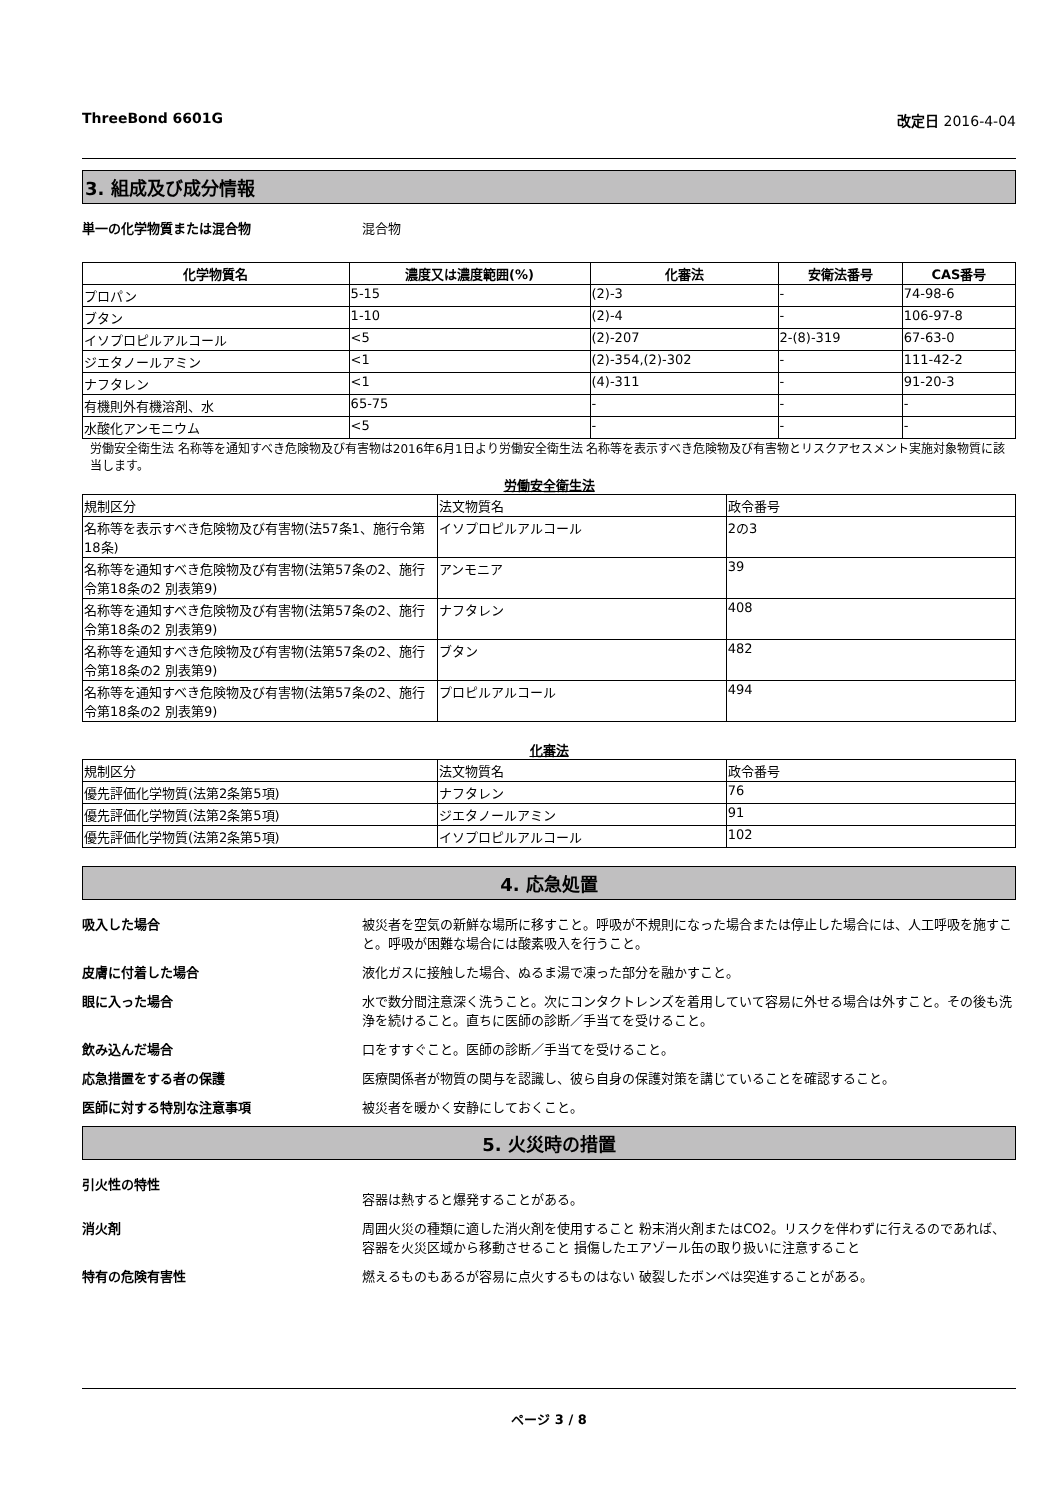ThreeBond 6601G 改定日 2016-4-04
3. 組成及び成分情報
単一の化学物質または混合物 混合物
| 化学物質名 | 濃度又は濃度範囲(%) | 化審法 | 安衛法番号 | CAS番号 |
| --- | --- | --- | --- | --- |
| プロパン | 5-15 | (2)-3 | - | 74-98-6 |
| ブタン | 1-10 | (2)-4 | - | 106-97-8 |
| イソプロピルアルコール | <5 | (2)-207 | 2-(8)-319 | 67-63-0 |
| ジエタノールアミン | <1 | (2)-354,(2)-302 | - | 111-42-2 |
| ナフタレン | <1 | (4)-311 | - | 91-20-3 |
| 有機則外有機溶剤、水 | 65-75 | - | - | - |
| 水酸化アンモニウム | <5 | - | - | - |
労働安全衛生法 名称等を通知すべき危険物及び有害物は2016年6月1日より労働安全衛生法 名称等を表示すべき危険物及び有害物とリスクアセスメント実施対象物質に該当します。
労働安全衛生法
| 規制区分 | 法文物質名 | 政令番号 |
| 名称等を表示すべき危険物及び有害物(法57条1、施行令第18条) | イソプロピルアルコール | 2の3 |
| 名称等を通知すべき危険物及び有害物(法第57条の2、施行令第18条の2 別表第9) | アンモニア | 39 |
| 名称等を通知すべき危険物及び有害物(法第57条の2、施行令第18条の2 別表第9) | ナフタレン | 408 |
| 名称等を通知すべき危険物及び有害物(法第57条の2、施行令第18条の2 別表第9) | ブタン | 482 |
| 名称等を通知すべき危険物及び有害物(法第57条の2、施行令第18条の2 別表第9) | プロピルアルコール | 494 |
化審法
| 規制区分 | 法文物質名 | 政令番号 |
| 優先評価化学物質(法第2条第5項) | ナフタレン | 76 |
| 優先評価化学物質(法第2条第5項) | ジエタノールアミン | 91 |
| 優先評価化学物質(法第2条第5項) | イソプロピルアルコール | 102 |
4. 応急処置
吸入した場合 被災者を空気の新鮮な場所に移すこと。呼吸が不規則になった場合または停止した場合には、人工呼吸を施すこと。呼吸が困難な場合には酸素吸入を行うこと。
皮膚に付着した場合 液化ガスに接触した場合、ぬるま湯で凍った部分を融かすこと。
眼に入った場合 水で数分間注意深く洗うこと。次にコンタクトレンズを着用していて容易に外せる場合は外すこと。その後も洗浄を続けること。直ちに医師の診断／手当てを受けること。
飲み込んだ場合 口をすすぐこと。医師の診断／手当てを受けること。
応急措置をする者の保護 医療関係者が物質の関与を認識し、彼ら自身の保護対策を講じていることを確認すること。
医師に対する特別な注意事項 被災者を暖かく安静にしておくこと。
5. 火災時の措置
引火性の特性
容器は熱すると爆発することがある。
消火剤 周囲火災の種類に適した消火剤を使用すること 粉末消火剤またはCO2。リスクを伴わずに行えるのであれば、容器を火災区域から移動させること 損傷したエアゾール缶の取り扱いに注意すること
特有の危険有害性 燃えるものもあるが容易に点火するものはない 破裂したボンベは突進することがある。
ページ 3 / 8